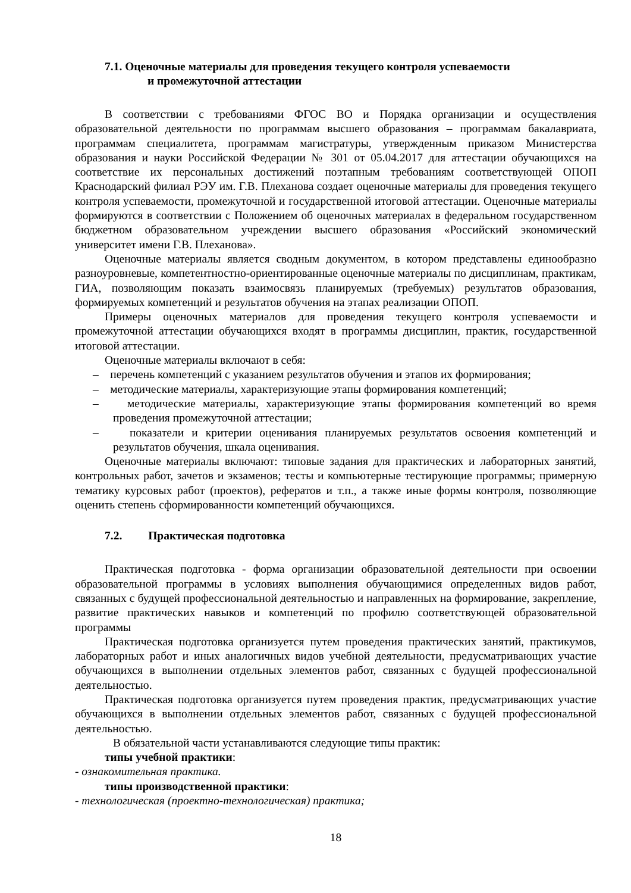7.1. Оценочные материалы для проведения текущего контроля успеваемости
и промежуточной аттестации
В соответствии с требованиями ФГОС ВО и Порядка организации и осуществления образовательной деятельности по программам высшего образования – программам бакалавриата, программам специалитета, программам магистратуры, утвержденным приказом Министерства образования и науки Российской Федерации № 301 от 05.04.2017 для аттестации обучающихся на соответствие их персональных достижений поэтапным требованиям соответствующей ОПОП Краснодарский филиал РЭУ им. Г.В. Плеханова создает оценочные материалы для проведения текущего контроля успеваемости, промежуточной и государственной итоговой аттестации. Оценочные материалы формируются в соответствии с Положением об оценочных материалах в федеральном государственном бюджетном образовательном учреждении высшего образования «Российский экономический университет имени Г.В. Плеханова».
Оценочные материалы является сводным документом, в котором представлены единообразно разноуровневые, компетентностно-ориентированные оценочные материалы по дисциплинам, практикам, ГИА, позволяющим показать взаимосвязь планируемых (требуемых) результатов образования, формируемых компетенций и результатов обучения на этапах реализации ОПОП.
Примеры оценочных материалов для проведения текущего контроля успеваемости и промежуточной аттестации обучающихся входят в программы дисциплин, практик, государственной итоговой аттестации.
Оценочные материалы включают в себя:
– перечень компетенций с указанием результатов обучения и этапов их формирования;
– методические материалы, характеризующие этапы формирования компетенций;
– методические материалы, характеризующие этапы формирования компетенций во время проведения промежуточной аттестации;
– показатели и критерии оценивания планируемых результатов освоения компетенций и результатов обучения, шкала оценивания.
Оценочные материалы включают: типовые задания для практических и лабораторных занятий, контрольных работ, зачетов и экзаменов; тесты и компьютерные тестирующие программы; примерную тематику курсовых работ (проектов), рефератов и т.п., а также иные формы контроля, позволяющие оценить степень сформированности компетенций обучающихся.
7.2. Практическая подготовка
Практическая подготовка - форма организации образовательной деятельности при освоении образовательной программы в условиях выполнения обучающимися определенных видов работ, связанных с будущей профессиональной деятельностью и направленных на формирование, закрепление, развитие практических навыков и компетенций по профилю соответствующей образовательной программы
Практическая подготовка организуется путем проведения практических занятий, практикумов, лабораторных работ и иных аналогичных видов учебной деятельности, предусматривающих участие обучающихся в выполнении отдельных элементов работ, связанных с будущей профессиональной деятельностью.
Практическая подготовка организуется путем проведения практик, предусматривающих участие обучающихся в выполнении отдельных элементов работ, связанных с будущей профессиональной деятельностью.
В обязательной части устанавливаются следующие типы практик:
типы учебной практики:
- ознакомительная практика.
типы производственной практики:
- технологическая (проектно-технологическая) практика;
18